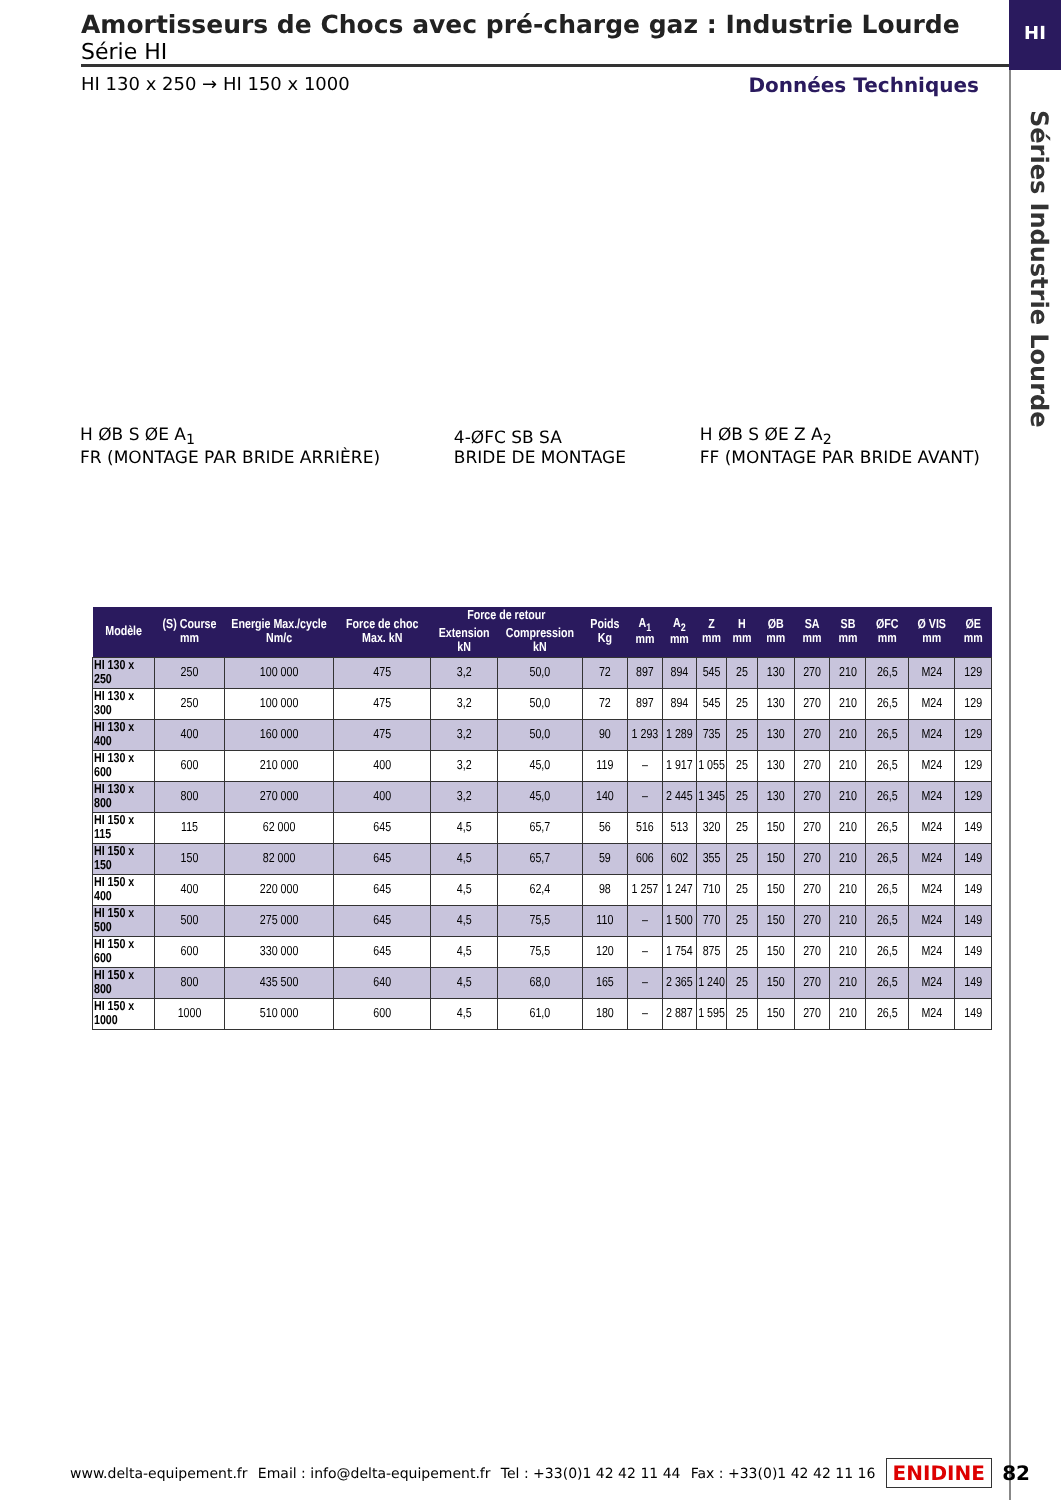HI
Séries Industrie Lourde
Amortisseurs de Chocs avec pré-charge gaz : Industrie Lourde
Série HI
HI 130 x 250 → HI 150 x 1000 Données Techniques
H ØB S ØE A<sub>1</sub>
FR (MONTAGE PAR BRIDE ARRIÈRE)
4-ØFC SB SA
BRIDE DE MONTAGE
H ØB S ØE Z A<sub>2</sub>
FF (MONTAGE PAR BRIDE AVANT)
| Modèle | (S) Course mm | Energie Max./cycle Nm/c | Force de choc Max. kN | Force de retour | | Poids Kg | A<sub>1</sub> mm | A<sub>2</sub> mm | Z mm | H mm | ØB mm | SA mm | SB mm | ØFC mm | Ø VIS mm | ØE mm |
| --- | --- | --- | --- | --- | --- | --- | --- | --- | --- | --- | --- | --- | --- | --- | --- | --- |
| | | | | Extension kN | Compression kN | | | | | | | | | | | |
| HI 130 x 250 | 250 | 100 000 | 475 | 3,2 | 50,0 | 72 | 897 | 894 | 545 | 25 | 130 | 270 | 210 | 26,5 | M24 | 129 |
| HI 130 x 300 | 250 | 100 000 | 475 | 3,2 | 50,0 | 72 | 897 | 894 | 545 | 25 | 130 | 270 | 210 | 26,5 | M24 | 129 |
| HI 130 x 400 | 400 | 160 000 | 475 | 3,2 | 50,0 | 90 | 1 293 | 1 289 | 735 | 25 | 130 | 270 | 210 | 26,5 | M24 | 129 |
| HI 130 x 600 | 600 | 210 000 | 400 | 3,2 | 45,0 | 119 | – | 1 917 | 1 055 | 25 | 130 | 270 | 210 | 26,5 | M24 | 129 |
| HI 130 x 800 | 800 | 270 000 | 400 | 3,2 | 45,0 | 140 | – | 2 445 | 1 345 | 25 | 130 | 270 | 210 | 26,5 | M24 | 129 |
| HI 150 x 115 | 115 | 62 000 | 645 | 4,5 | 65,7 | 56 | 516 | 513 | 320 | 25 | 150 | 270 | 210 | 26,5 | M24 | 149 |
| HI 150 x 150 | 150 | 82 000 | 645 | 4,5 | 65,7 | 59 | 606 | 602 | 355 | 25 | 150 | 270 | 210 | 26,5 | M24 | 149 |
| HI 150 x 400 | 400 | 220 000 | 645 | 4,5 | 62,4 | 98 | 1 257 | 1 247 | 710 | 25 | 150 | 270 | 210 | 26,5 | M24 | 149 |
| HI 150 x 500 | 500 | 275 000 | 645 | 4,5 | 75,5 | 110 | – | 1 500 | 770 | 25 | 150 | 270 | 210 | 26,5 | M24 | 149 |
| HI 150 x 600 | 600 | 330 000 | 645 | 4,5 | 75,5 | 120 | – | 1 754 | 875 | 25 | 150 | 270 | 210 | 26,5 | M24 | 149 |
| HI 150 x 800 | 800 | 435 500 | 640 | 4,5 | 68,0 | 165 | – | 2 365 | 1 240 | 25 | 150 | 270 | 210 | 26,5 | M24 | 149 |
| HI 150 x 1000 | 1000 | 510 000 | 600 | 4,5 | 61,0 | 180 | – | 2 887 | 1 595 | 25 | 150 | 270 | 210 | 26,5 | M24 | 149 |
www.delta-equipement.fr Email : info@delta-equipement.fr Tel : +33(0)1 42 42 11 44 Fax : +33(0)1 42 42 11 16 ENIDINE 82